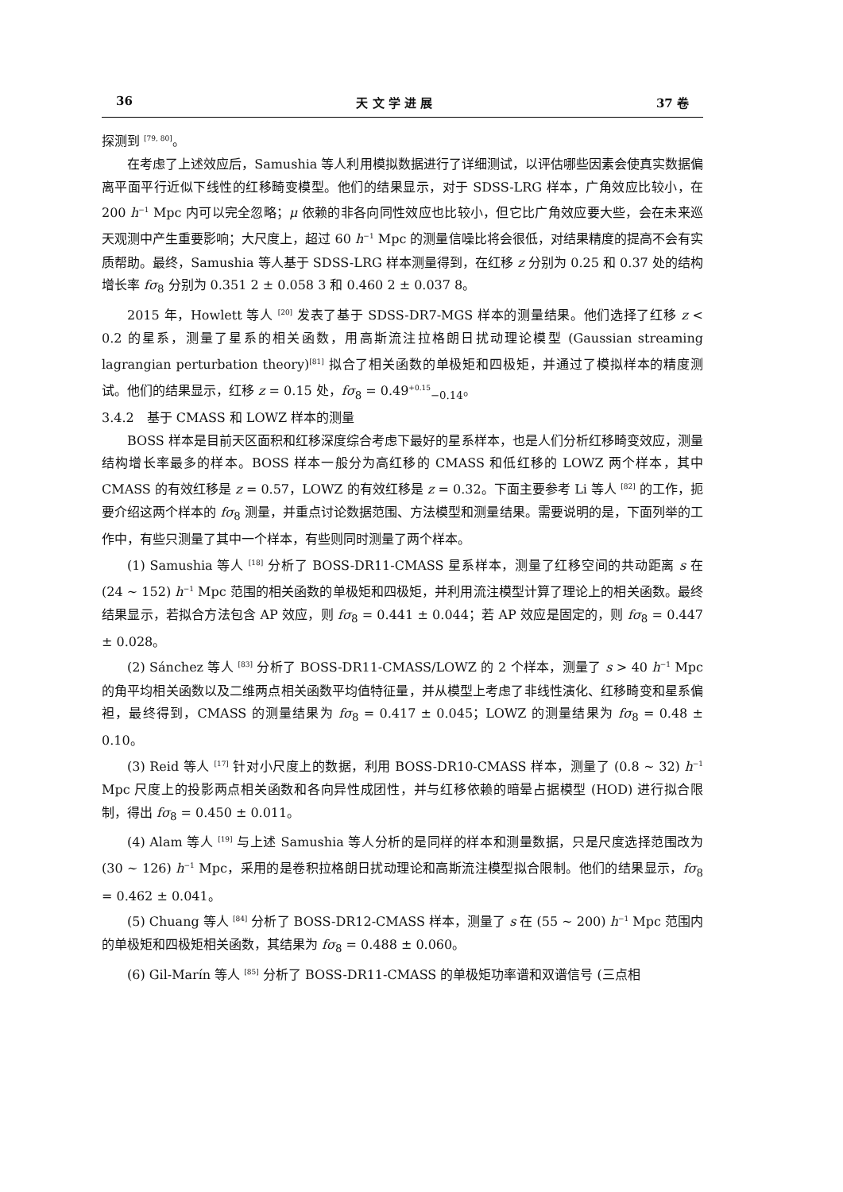36 天 文 学 进 展 37 卷
探测到 <sup>[79, 80]</sup>。
在考虑了上述效应后，Samushia 等人利用模拟数据进行了详细测试，以评估哪些因素会使真实数据偏离平面平行近似下线性的红移畸变模型。他们的结果显示，对于 SDSS-LRG 样本，广角效应比较小，在 200 h<sup>−1</sup> Mpc 内可以完全忽略；μ 依赖的非各向同性效应也比较小，但它比广角效应要大些，会在未来巡天观测中产生重要影响；大尺度上，超过 60 h<sup>−1</sup> Mpc 的测量信噪比将会很低，对结果精度的提高不会有实质帮助。最终，Samushia 等人基于 SDSS-LRG 样本测量得到，在红移 z 分别为 0.25 和 0.37 处的结构增长率 fσ<sub>8</sub> 分别为 0.351 2 ± 0.058 3 和 0.460 2 ± 0.037 8。
2015 年，Howlett 等人 <sup>[20]</sup> 发表了基于 SDSS-DR7-MGS 样本的测量结果。他们选择了红移 z < 0.2 的星系，测量了星系的相关函数，用高斯流注拉格朗日扰动理论模型 (Gaussian streaming lagrangian perturbation theory)<sup>[81]</sup> 拟合了相关函数的单极矩和四极矩，并通过了模拟样本的精度测试。他们的结果显示，红移 z = 0.15 处，fσ<sub>8</sub> = 0.49<sup>+0.15</sup><sub>−0.14</sub>。
3.4.2　基于 CMASS 和 LOWZ 样本的测量
BOSS 样本是目前天区面积和红移深度综合考虑下最好的星系样本，也是人们分析红移畸变效应，测量结构增长率最多的样本。BOSS 样本一般分为高红移的 CMASS 和低红移的 LOWZ 两个样本，其中 CMASS 的有效红移是 z = 0.57，LOWZ 的有效红移是 z = 0.32。下面主要参考 Li 等人 <sup>[82]</sup> 的工作，扼要介绍这两个样本的 fσ<sub>8</sub> 测量，并重点讨论数据范围、方法模型和测量结果。需要说明的是，下面列举的工作中，有些只测量了其中一个样本，有些则同时测量了两个样本。
(1) Samushia 等人 <sup>[18]</sup> 分析了 BOSS-DR11-CMASS 星系样本，测量了红移空间的共动距离 s 在 (24 ∼ 152) h<sup>−1</sup> Mpc 范围的相关函数的单极矩和四极矩，并利用流注模型计算了理论上的相关函数。最终结果显示，若拟合方法包含 AP 效应，则 fσ<sub>8</sub> = 0.441 ± 0.044；若 AP 效应是固定的，则 fσ<sub>8</sub> = 0.447 ± 0.028。
(2) Sánchez 等人 <sup>[83]</sup> 分析了 BOSS-DR11-CMASS/LOWZ 的 2 个样本，测量了 s > 40 h<sup>−1</sup> Mpc 的角平均相关函数以及二维两点相关函数平均值特征量，并从模型上考虑了非线性演化、红移畸变和星系偏袒，最终得到，CMASS 的测量结果为 fσ<sub>8</sub> = 0.417 ± 0.045；LOWZ 的测量结果为 fσ<sub>8</sub> = 0.48 ± 0.10。
(3) Reid 等人 <sup>[17]</sup> 针对小尺度上的数据，利用 BOSS-DR10-CMASS 样本，测量了 (0.8 ∼ 32) h<sup>−1</sup> Mpc 尺度上的投影两点相关函数和各向异性成团性，并与红移依赖的暗晕占据模型 (HOD) 进行拟合限制，得出 fσ<sub>8</sub> = 0.450 ± 0.011。
(4) Alam 等人 <sup>[19]</sup> 与上述 Samushia 等人分析的是同样的样本和测量数据，只是尺度选择范围改为 (30 ∼ 126) h<sup>−1</sup> Mpc，采用的是卷积拉格朗日扰动理论和高斯流注模型拟合限制。他们的结果显示，fσ<sub>8</sub> = 0.462 ± 0.041。
(5) Chuang 等人 <sup>[84]</sup> 分析了 BOSS-DR12-CMASS 样本，测量了 s 在 (55 ∼ 200) h<sup>−1</sup> Mpc 范围内的单极矩和四极矩相关函数，其结果为 fσ<sub>8</sub> = 0.488 ± 0.060。
(6) Gil-Marín 等人 <sup>[85]</sup> 分析了 BOSS-DR11-CMASS 的单极矩功率谱和双谱信号 (三点相